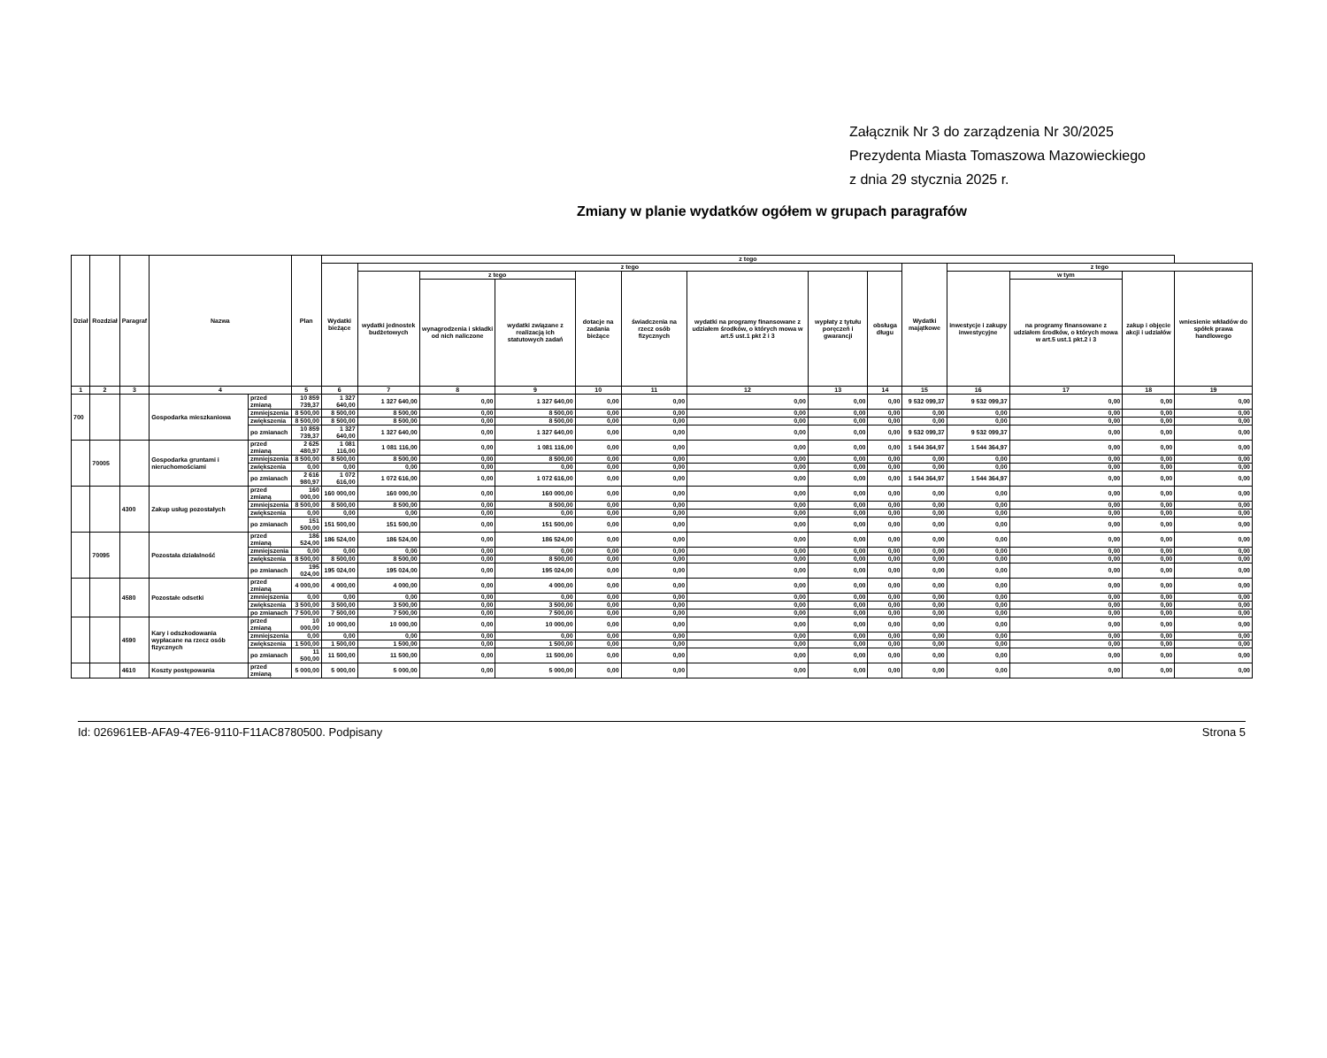Załącznik Nr 3 do zarządzenia Nr 30/2025
Prezydenta Miasta Tomaszowa Mazowieckiego
z dnia 29 stycznia 2025 r.
Zmiany w planie wydatków ogółem w grupach paragrafów
| Dział | Rozdział | Paragraf | Nazwa | | Plan | z tego | | | | | | | | | | | | | |
| --- | --- | --- | --- | --- | --- | --- | --- | --- | --- | --- | --- | --- | --- | --- | --- | --- | --- | --- | --- |
| | | | | | | Wydatki bieżące | z tego | | | | | | | | Wydatki majątkowe | z tego | | | |
| | | | | | | | wydatki jednostek budżetowych | z tego | | dotacje na zadania bieżące | świadczenia na rzecz osób fizycznych | wydatki na programy finansowane z udziałem środków, o których mowa w art.5 ust.1 pkt 2 i 3 | wypłaty z tytułu poręczeń i gwarancji | obsługa długu | | inwestycje i zakupy inwestycyjne | w tym | zakup i objęcie akcji i udziałów | wniesienie wkładów do spółek prawa handlowego |
| | | | | | | | | wynagrodzenia i składki od nich naliczone | wydatki związane z realizacją ich statutowych zadań | | | | | | | | na programy finansowane z udziałem środków, o których mowa w art.5 ust.1 pkt.2 i 3 | | |
| 1 | 2 | 3 | 4 | | 5 | 6 | 7 | 8 | 9 | 10 | 11 | 12 | 13 | 14 | 15 | 16 | 17 | 18 | 19 |
| 700 | | | Gospodarka mieszkaniowa | przed zmianą | 10 859 739,37 | 1 327 640,00 | 1 327 640,00 | 0,00 | 1 327 640,00 | 0,00 | 0,00 | 0,00 | 0,00 | 0,00 | 9 532 099,37 | 9 532 099,37 | 0,00 | 0,00 | 0,00 |
| | | | | zmniejszenia | 8 500,00 | 8 500,00 | 8 500,00 | 0,00 | 8 500,00 | 0,00 | 0,00 | 0,00 | 0,00 | 0,00 | 0,00 | 0,00 | 0,00 | 0,00 | 0,00 |
| | | | | zwiększenia | 8 500,00 | 8 500,00 | 8 500,00 | 0,00 | 8 500,00 | 0,00 | 0,00 | 0,00 | 0,00 | 0,00 | 0,00 | 0,00 | 0,00 | 0,00 | 0,00 |
| | | | | po zmianach | 10 859 739,37 | 1 327 640,00 | 1 327 640,00 | 0,00 | 1 327 640,00 | 0,00 | 0,00 | 0,00 | 0,00 | 0,00 | 9 532 099,37 | 9 532 099,37 | 0,00 | 0,00 | 0,00 |
| | 70005 | | Gospodarka gruntami i nieruchomościami | przed zmianą | 2 625 480,97 | 1 081 116,00 | 1 081 116,00 | 0,00 | 1 081 116,00 | 0,00 | 0,00 | 0,00 | 0,00 | 0,00 | 1 544 364,97 | 1 544 364,97 | 0,00 | 0,00 | 0,00 |
| | | | | zmniejszenia | 8 500,00 | 8 500,00 | 8 500,00 | 0,00 | 8 500,00 | 0,00 | 0,00 | 0,00 | 0,00 | 0,00 | 0,00 | 0,00 | 0,00 | 0,00 | 0,00 |
| | | | | zwiększenia | 0,00 | 0,00 | 0,00 | 0,00 | 0,00 | 0,00 | 0,00 | 0,00 | 0,00 | 0,00 | 0,00 | 0,00 | 0,00 | 0,00 | 0,00 |
| | | | | po zmianach | 2 616 980,97 | 1 072 616,00 | 1 072 616,00 | 0,00 | 1 072 616,00 | 0,00 | 0,00 | 0,00 | 0,00 | 0,00 | 1 544 364,97 | 1 544 364,97 | 0,00 | 0,00 | 0,00 |
| | | 4300 | Zakup usług pozostałych | przed zmianą | 160 000,00 | 160 000,00 | 160 000,00 | 0,00 | 160 000,00 | 0,00 | 0,00 | 0,00 | 0,00 | 0,00 | 0,00 | 0,00 | 0,00 | 0,00 | 0,00 |
| | | | | zmniejszenia | 8 500,00 | 8 500,00 | 8 500,00 | 0,00 | 8 500,00 | 0,00 | 0,00 | 0,00 | 0,00 | 0,00 | 0,00 | 0,00 | 0,00 | 0,00 | 0,00 |
| | | | | zwiększenia | 0,00 | 0,00 | 0,00 | 0,00 | 0,00 | 0,00 | 0,00 | 0,00 | 0,00 | 0,00 | 0,00 | 0,00 | 0,00 | 0,00 | 0,00 |
| | | | | po zmianach | 151 500,00 | 151 500,00 | 151 500,00 | 0,00 | 151 500,00 | 0,00 | 0,00 | 0,00 | 0,00 | 0,00 | 0,00 | 0,00 | 0,00 | 0,00 | 0,00 |
| | 70095 | | Pozostała działalność | przed zmianą | 186 524,00 | 186 524,00 | 186 524,00 | 0,00 | 186 524,00 | 0,00 | 0,00 | 0,00 | 0,00 | 0,00 | 0,00 | 0,00 | 0,00 | 0,00 | 0,00 |
| | | | | zmniejszenia | 0,00 | 0,00 | 0,00 | 0,00 | 0,00 | 0,00 | 0,00 | 0,00 | 0,00 | 0,00 | 0,00 | 0,00 | 0,00 | 0,00 | 0,00 |
| | | | | zwiększenia | 8 500,00 | 8 500,00 | 8 500,00 | 0,00 | 8 500,00 | 0,00 | 0,00 | 0,00 | 0,00 | 0,00 | 0,00 | 0,00 | 0,00 | 0,00 | 0,00 |
| | | | | po zmianach | 195 024,00 | 195 024,00 | 195 024,00 | 0,00 | 195 024,00 | 0,00 | 0,00 | 0,00 | 0,00 | 0,00 | 0,00 | 0,00 | 0,00 | 0,00 | 0,00 |
| | | 4580 | Pozostałe odsetki | przed zmianą | 4 000,00 | 4 000,00 | 4 000,00 | 0,00 | 4 000,00 | 0,00 | 0,00 | 0,00 | 0,00 | 0,00 | 0,00 | 0,00 | 0,00 | 0,00 | 0,00 |
| | | | | zmniejszenia | 0,00 | 0,00 | 0,00 | 0,00 | 0,00 | 0,00 | 0,00 | 0,00 | 0,00 | 0,00 | 0,00 | 0,00 | 0,00 | 0,00 | 0,00 |
| | | | | zwiększenia | 3 500,00 | 3 500,00 | 3 500,00 | 0,00 | 3 500,00 | 0,00 | 0,00 | 0,00 | 0,00 | 0,00 | 0,00 | 0,00 | 0,00 | 0,00 | 0,00 |
| | | | | po zmianach | 7 500,00 | 7 500,00 | 7 500,00 | 0,00 | 7 500,00 | 0,00 | 0,00 | 0,00 | 0,00 | 0,00 | 0,00 | 0,00 | 0,00 | 0,00 | 0,00 |
| | | 4590 | Kary i odszkodowania wypłacane na rzecz osób fizycznych | przed zmianą | 10 000,00 | 10 000,00 | 10 000,00 | 0,00 | 10 000,00 | 0,00 | 0,00 | 0,00 | 0,00 | 0,00 | 0,00 | 0,00 | 0,00 | 0,00 | 0,00 |
| | | | | zmniejszenia | 0,00 | 0,00 | 0,00 | 0,00 | 0,00 | 0,00 | 0,00 | 0,00 | 0,00 | 0,00 | 0,00 | 0,00 | 0,00 | 0,00 | 0,00 |
| | | | | zwiększenia | 1 500,00 | 1 500,00 | 1 500,00 | 0,00 | 1 500,00 | 0,00 | 0,00 | 0,00 | 0,00 | 0,00 | 0,00 | 0,00 | 0,00 | 0,00 | 0,00 |
| | | | | po zmianach | 11 500,00 | 11 500,00 | 11 500,00 | 0,00 | 11 500,00 | 0,00 | 0,00 | 0,00 | 0,00 | 0,00 | 0,00 | 0,00 | 0,00 | 0,00 | 0,00 |
| | | 4610 | Koszty postępowania | przed zmianą | 5 000,00 | 5 000,00 | 5 000,00 | 0,00 | 5 000,00 | 0,00 | 0,00 | 0,00 | 0,00 | 0,00 | 0,00 | 0,00 | 0,00 | 0,00 | 0,00 |
Id: 026961EB-AFA9-47E6-9110-F11AC8780500. Podpisany Strona 5